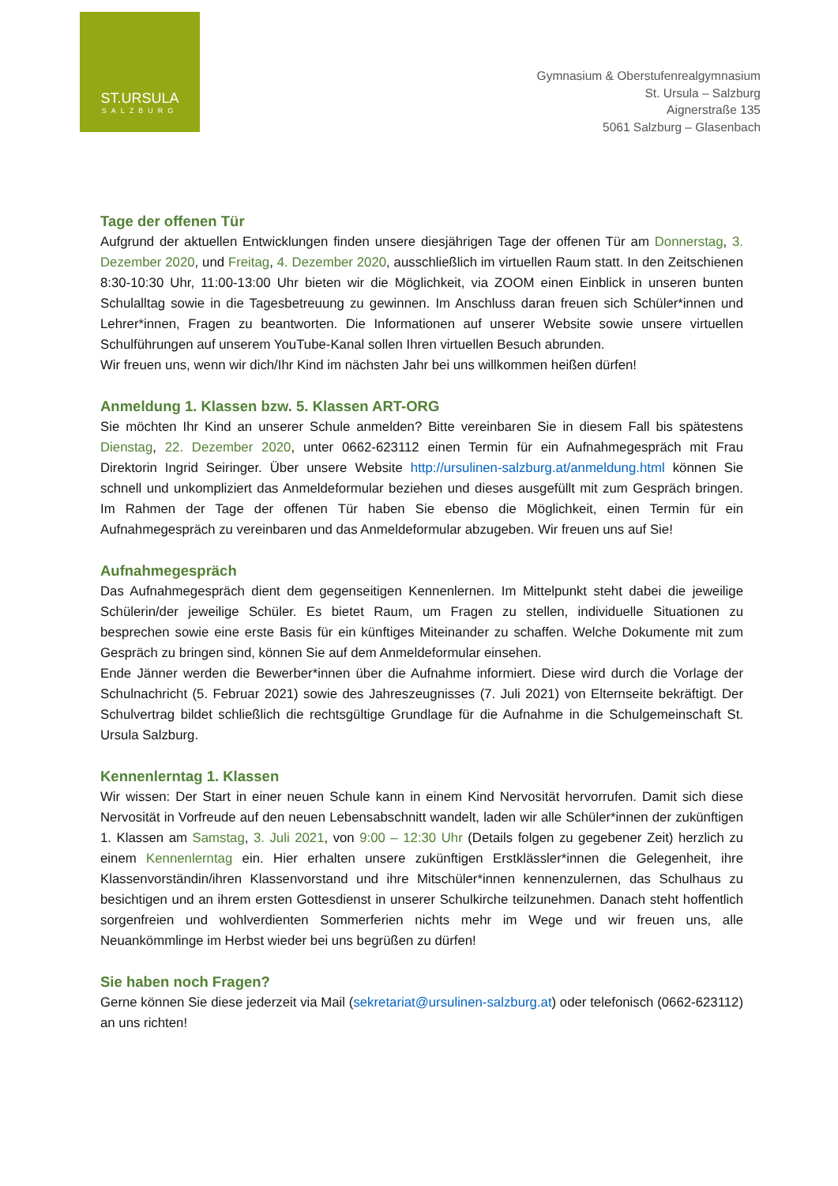ST.URSULA
SALZBURG
Gymnasium & Oberstufenrealgymnasium
St. Ursula – Salzburg
Aignerstraße 135
5061 Salzburg – Glasenbach
Tage der offenen Tür
Aufgrund der aktuellen Entwicklungen finden unsere diesjährigen Tage der offenen Tür am Donnerstag, 3. Dezember 2020, und Freitag, 4. Dezember 2020, ausschließlich im virtuellen Raum statt. In den Zeitschienen 8:30-10:30 Uhr, 11:00-13:00 Uhr bieten wir die Möglichkeit, via ZOOM einen Einblick in unseren bunten Schulalltag sowie in die Tagesbetreuung zu gewinnen. Im Anschluss daran freuen sich Schüler*innen und Lehrer*innen, Fragen zu beantworten. Die Informationen auf unserer Website sowie unsere virtuellen Schulführungen auf unserem YouTube-Kanal sollen Ihren virtuellen Besuch abrunden.
Wir freuen uns, wenn wir dich/Ihr Kind im nächsten Jahr bei uns willkommen heißen dürfen!
Anmeldung 1. Klassen bzw. 5. Klassen ART-ORG
Sie möchten Ihr Kind an unserer Schule anmelden? Bitte vereinbaren Sie in diesem Fall bis spätestens Dienstag, 22. Dezember 2020, unter 0662-623112 einen Termin für ein Aufnahmegespräch mit Frau Direktorin Ingrid Seiringer. Über unsere Website http://ursulinen-salzburg.at/anmeldung.html können Sie schnell und unkompliziert das Anmeldeformular beziehen und dieses ausgefüllt mit zum Gespräch bringen. Im Rahmen der Tage der offenen Tür haben Sie ebenso die Möglichkeit, einen Termin für ein Aufnahmegespräch zu vereinbaren und das Anmeldeformular abzugeben. Wir freuen uns auf Sie!
Aufnahmegespräch
Das Aufnahmegespräch dient dem gegenseitigen Kennenlernen. Im Mittelpunkt steht dabei die jeweilige Schülerin/der jeweilige Schüler. Es bietet Raum, um Fragen zu stellen, individuelle Situationen zu besprechen sowie eine erste Basis für ein künftiges Miteinander zu schaffen. Welche Dokumente mit zum Gespräch zu bringen sind, können Sie auf dem Anmeldeformular einsehen.
Ende Jänner werden die Bewerber*innen über die Aufnahme informiert. Diese wird durch die Vorlage der Schulnachricht (5. Februar 2021) sowie des Jahreszeugnisses (7. Juli 2021) von Elternseite bekräftigt. Der Schulvertrag bildet schließlich die rechtsgültige Grundlage für die Aufnahme in die Schulgemeinschaft St. Ursula Salzburg.
Kennenlerntag 1. Klassen
Wir wissen: Der Start in einer neuen Schule kann in einem Kind Nervosität hervorrufen. Damit sich diese Nervosität in Vorfreude auf den neuen Lebensabschnitt wandelt, laden wir alle Schüler*innen der zukünftigen 1. Klassen am Samstag, 3. Juli 2021, von 9:00 – 12:30 Uhr (Details folgen zu gegebener Zeit) herzlich zu einem Kennenlerntag ein. Hier erhalten unsere zukünftigen Erstklässler*innen die Gelegenheit, ihre Klassenvorständin/ihren Klassenvorstand und ihre Mitschüler*innen kennenzulernen, das Schulhaus zu besichtigen und an ihrem ersten Gottesdienst in unserer Schulkirche teilzunehmen. Danach steht hoffentlich sorgenfreien und wohlverdienten Sommerferien nichts mehr im Wege und wir freuen uns, alle Neuankömmlinge im Herbst wieder bei uns begrüßen zu dürfen!
Sie haben noch Fragen?
Gerne können Sie diese jederzeit via Mail (sekretariat@ursulinen-salzburg.at) oder telefonisch (0662-623112) an uns richten!